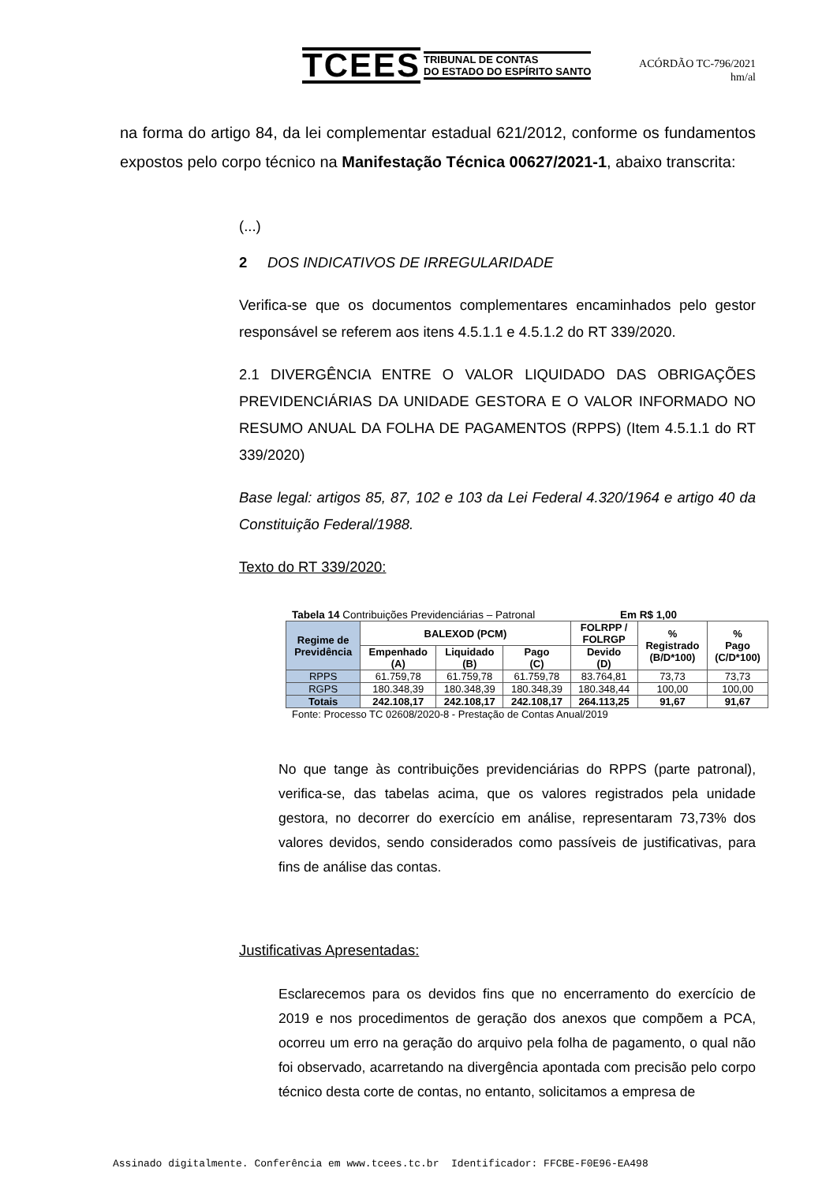TCEES TRIBUNAL DE CONTAS
DO ESTADO DO ESPÍRITO SANTO
ACÓRDÃO TC-796/2021
hm/al
na forma do artigo 84, da lei complementar estadual 621/2012, conforme os fundamentos expostos pelo corpo técnico na Manifestação Técnica 00627/2021-1, abaixo transcrita:
(...)
2 DOS INDICATIVOS DE IRREGULARIDADE
Verifica-se que os documentos complementares encaminhados pelo gestor responsável se referem aos itens 4.5.1.1 e 4.5.1.2 do RT 339/2020.
2.1 DIVERGÊNCIA ENTRE O VALOR LIQUIDADO DAS OBRIGAÇÕES PREVIDENCIÁRIAS DA UNIDADE GESTORA E O VALOR INFORMADO NO RESUMO ANUAL DA FOLHA DE PAGAMENTOS (RPPS) (Item 4.5.1.1 do RT 339/2020)
Base legal: artigos 85, 87, 102 e 103 da Lei Federal 4.320/1964 e artigo 40 da Constituição Federal/1988.
Texto do RT 339/2020:
Tabela 14 Contribuições Previdenciárias – Patronal Em R$ 1,00
| Regime de Previdência | BALEXOD (PCM) | | | FOLRPP / FOLRGP | % Registrado (B/D*100) | % Pago (C/D*100) |
| --- | --- | --- | --- | --- | --- | --- |
| | Empenhado (A) | Liquidado (B) | Pago (C) | Devido (D) | | |
| RPPS | 61.759,78 | 61.759,78 | 61.759,78 | 83.764,81 | 73,73 | 73,73 |
| RGPS | 180.348,39 | 180.348,39 | 180.348,39 | 180.348,44 | 100,00 | 100,00 |
| Totais | 242.108,17 | 242.108,17 | 242.108,17 | 264.113,25 | 91,67 | 91,67 |
Fonte: Processo TC 02608/2020-8 - Prestação de Contas Anual/2019
No que tange às contribuições previdenciárias do RPPS (parte patronal), verifica-se, das tabelas acima, que os valores registrados pela unidade gestora, no decorrer do exercício em análise, representaram 73,73% dos valores devidos, sendo considerados como passíveis de justificativas, para fins de análise das contas.
Justificativas Apresentadas:
Esclarecemos para os devidos fins que no encerramento do exercício de 2019 e nos procedimentos de geração dos anexos que compõem a PCA, ocorreu um erro na geração do arquivo pela folha de pagamento, o qual não foi observado, acarretando na divergência apontada com precisão pelo corpo técnico desta corte de contas, no entanto, solicitamos a empresa de
Assinado digitalmente. Conferência em www.tcees.tc.br Identificador: FFCBE-F0E96-EA498